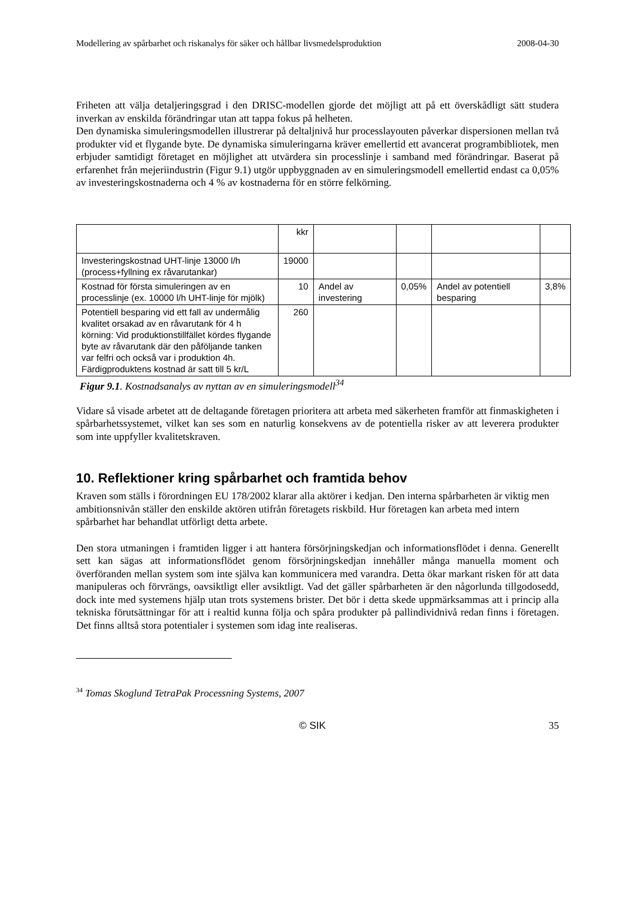Modellering av spårbarhet och riskanalys för säker och hållbar livsmedelsproduktion 2008-04-30
Friheten att välja detaljeringsgrad i den DRISC-modellen gjorde det möjligt att på ett överskådligt sätt studera inverkan av enskilda förändringar utan att tappa fokus på helheten.
Den dynamiska simuleringsmodellen illustrerar på deltaljnivå hur processlayouten påverkar dispersionen mellan två produkter vid et flygande byte. De dynamiska simuleringarna kräver emellertid ett avancerat programbibliotek, men erbjuder samtidigt företaget en möjlighet att utvärdera sin processlinje i samband med förändringar. Baserat på erfarenhet från mejeriindustrin (Figur 9.1) utgör uppbyggnaden av en simuleringsmodell emellertid endast ca 0,05% av investeringskostnaderna och 4 % av kostnaderna för en större felkörning.
| | kkr | | | | |
| Investeringskostnad UHT-linje 13000 l/h (process+fyllning ex råvarutankar) | 19000 | | | | |
| Kostnad för första simuleringen av en processlinje (ex. 10000 l/h UHT-linje för mjölk) | 10 | Andel av investering | 0,05% | Andel av potentiell besparing | 3,8% |
| Potentiell besparing vid ett fall av undermålig kvalitet orsakad av en råvarutank för 4 h körning: Vid produktionstillfället kördes flygande byte av råvarutank där den påföljande tanken var felfri och också var i produktion 4h. Färdigproduktens kostnad är satt till 5 kr/L | 260 | | | | |
Figur 9.1. Kostnadsanalys av nyttan av en simuleringsmodell<sup>34</sup>
Vidare så visade arbetet att de deltagande företagen prioritera att arbeta med säkerheten framför att finmaskigheten i spårbarhetssystemet, vilket kan ses som en naturlig konsekvens av de potentiella risker av att leverera produkter som inte uppfyller kvalitetskraven.
10. Reflektioner kring spårbarhet och framtida behov
Kraven som ställs i förordningen EU 178/2002 klarar alla aktörer i kedjan. Den interna spårbarheten är viktig men ambitionsnivån ställer den enskilde aktören utifrån företagets riskbild. Hur företagen kan arbeta med intern spårbarhet har behandlat utförligt detta arbete.
Den stora utmaningen i framtiden ligger i att hantera försörjningskedjan och informationsflödet i denna. Generellt sett kan sägas att informationsflödet genom försörjningskedjan innehåller många manuella moment och överföranden mellan system som inte själva kan kommunicera med varandra. Detta ökar markant risken för att data manipuleras och förvrängs, oavsiktligt eller avsiktligt. Vad det gäller spårbarheten är den någorlunda tillgodosedd, dock inte med systemens hjälp utan trots systemens brister. Det bör i detta skede uppmärksammas att i princip alla tekniska förutsättningar för att i realtid kunna följa och spåra produkter på pallindividnivå redan finns i företagen. Det finns alltså stora potentialer i systemen som idag inte realiseras.
<sup>34</sup> Tomas Skoglund TetraPak Processning Systems, 2007
© SIK 35